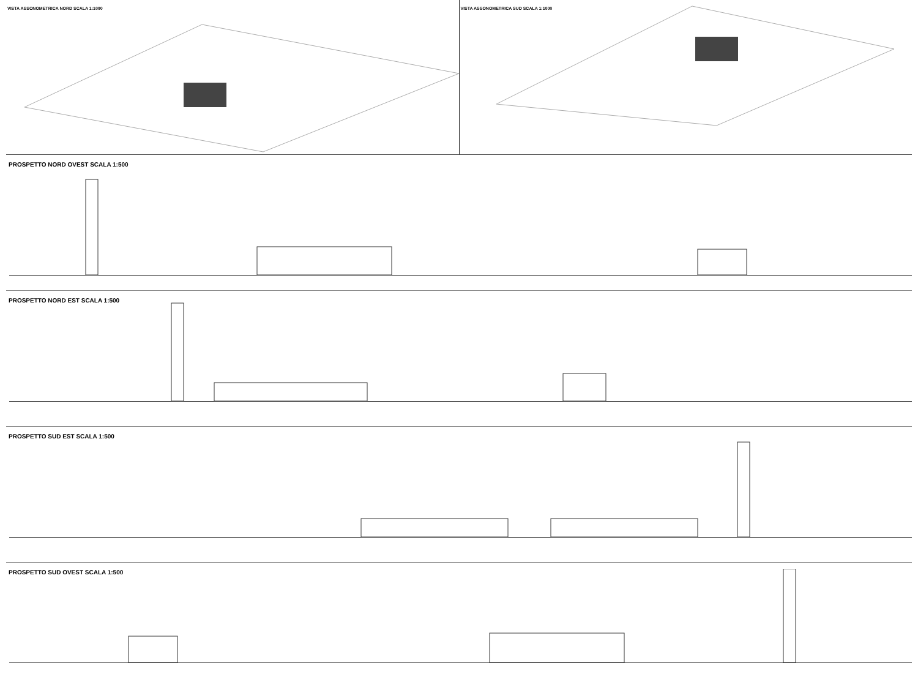VISTA ASSONOMETRICA NORD SCALA 1:1000
VISTA ASSONOMETRICA SUD SCALA 1:1000
PROSPETTO NORD OVEST SCALA 1:500
PROSPETTO NORD EST SCALA 1:500
PROSPETTO SUD EST SCALA 1:500
PROSPETTO SUD OVEST SCALA 1:500